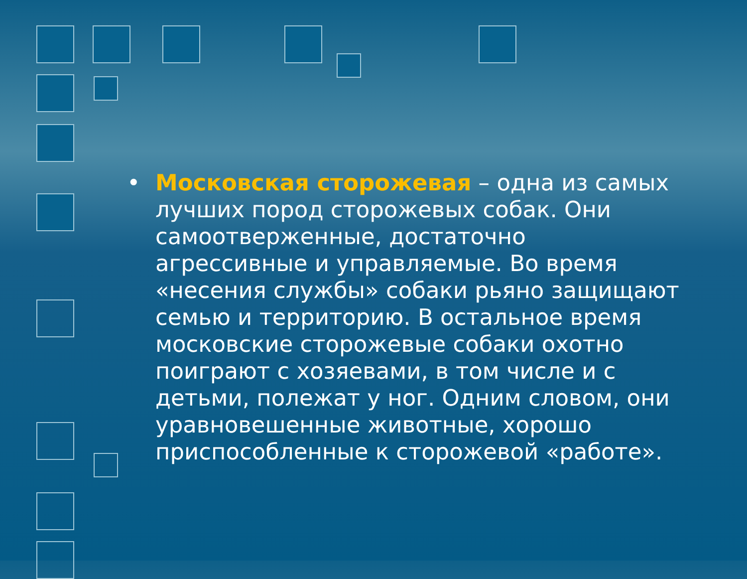• Московская сторожевая – одна из самых лучших пород сторожевых собак. Они самоотверженные, достаточно агрессивные и управляемые. Во время «несения службы» собаки рьяно защищают семью и территорию. В остальное время московские сторожевые собаки охотно поиграют с хозяевами, в том числе и с детьми, полежат у ног. Одним словом, они уравновешенные животные, хорошо приспособленные к сторожевой «работе».